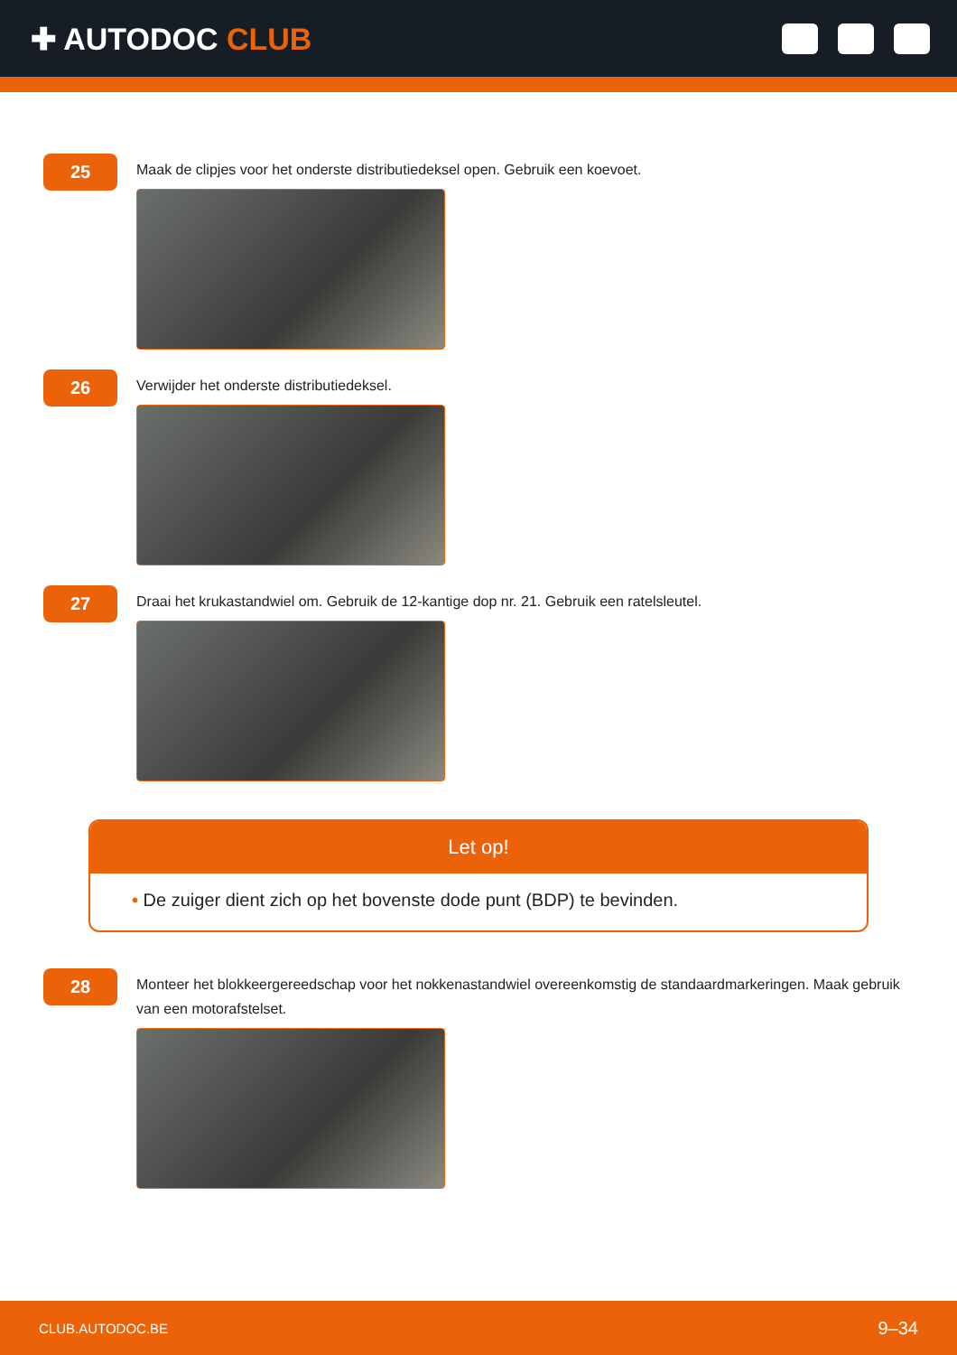✚ AUTODOC CLUB
25
Maak de clipjes voor het onderste distributiedeksel open. Gebruik een koevoet.
26
Verwijder het onderste distributiedeksel.
27
Draai het krukastandwiel om. Gebruik de 12-kantige dop nr. 21. Gebruik een ratelsleutel.
Let op!
• De zuiger dient zich op het bovenste dode punt (BDP) te bevinden.
28
Monteer het blokkeergereedschap voor het nokkenastandwiel overeenkomstig de standaardmarkeringen. Maak gebruik van een motorafstelset.
CLUB.AUTODOC.BE 9–34